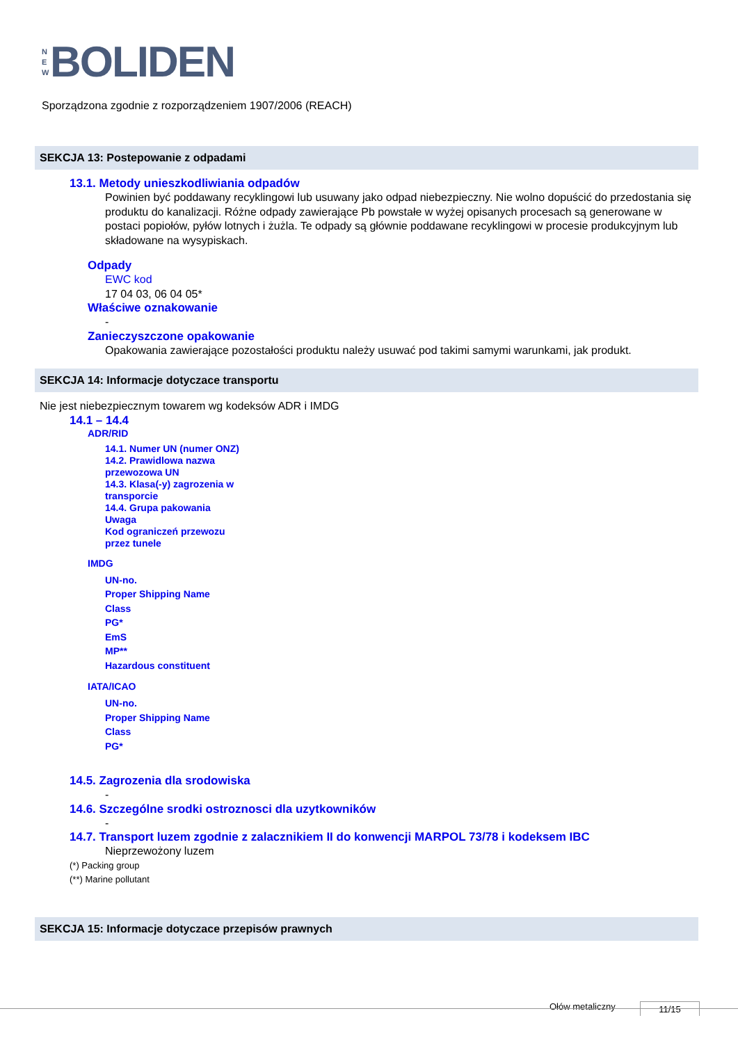N
E
W
BOLIDEN
Sporządzona zgodnie z rozporządzeniem 1907/2006 (REACH)
SEKCJA 13: Postepowanie z odpadami
13.1. Metody unieszkodliwiania odpadów
Powinien być poddawany recyklingowi lub usuwany jako odpad niebezpieczny. Nie wolno dopuścić do przedostania się produktu do kanalizacji. Różne odpady zawierające Pb powstałe w wyżej opisanych procesach są generowane w postaci popiołów, pyłów lotnych i żużla. Te odpady są głównie poddawane recyklingowi w procesie produkcyjnym lub składowane na wysypiskach.
Odpady
EWC kod
17 04 03, 06 04 05*
Właściwe oznakowanie
-
Zanieczyszczone opakowanie
Opakowania zawierające pozostałości produktu należy usuwać pod takimi samymi warunkami, jak produkt.
SEKCJA 14: Informacje dotyczace transportu
Nie jest niebezpiecznym towarem wg kodeksów ADR i IMDG
14.1 – 14.4
ADR/RID
14.1. Numer UN (numer ONZ)
14.2. Prawidlowa nazwa
przewozowa UN
14.3. Klasa(-y) zagrozenia w
transporcie
14.4. Grupa pakowania
Uwaga
Kod ograniczeń przewozu
przez tunele
IMDG
UN-no.
Proper Shipping Name
Class
PG*
EmS
MP**
Hazardous constituent
IATA/ICAO
UN-no.
Proper Shipping Name
Class
PG*
14.5. Zagrozenia dla srodowiska
-
14.6. Szczególne srodki ostroznosci dla uzytkowników
-
14.7. Transport luzem zgodnie z zalacznikiem II do konwencji MARPOL 73/78 i kodeksem IBC
Nieprzewożony luzem
(*) Packing group
(**) Marine pollutant
SEKCJA 15: Informacje dotyczace przepisów prawnych
Ołów metaliczny 11/15